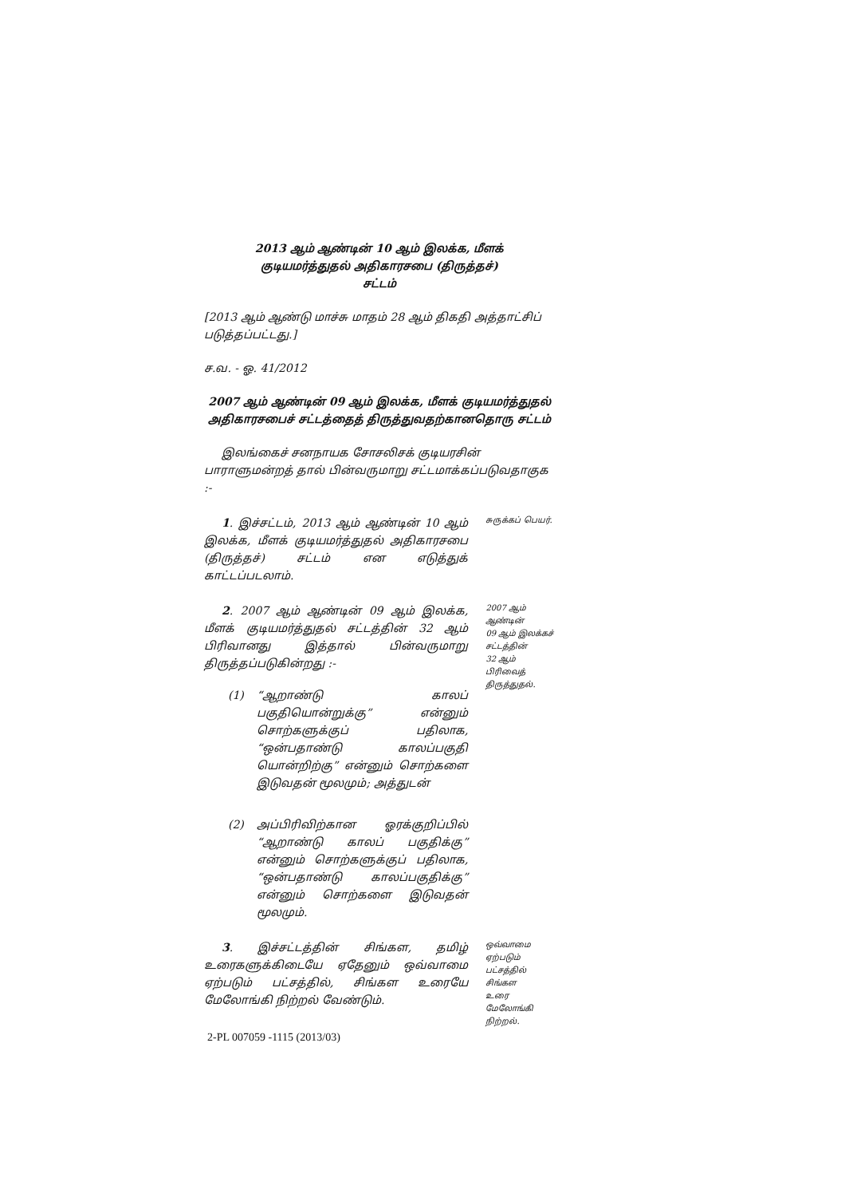2013 ஆம் ஆண்டின் 10 ஆம் இலக்க, மீளக்
குடியமர்த்துதல் அதிகாரசபை (திருத்தச்)
சட்டம்
[2013 ஆம் ஆண்டு மாச்சு மாதம் 28 ஆம் திகதி அத்தாட்சிப் படுத்தப்பட்டது.]
ச.வ. - ஓ. 41/2012
2007 ஆம் ஆண்டின் 09 ஆம் இலக்க, மீளக் குடியமர்த்துதல்
அதிகாரசபைச் சட்டத்தைத் திருத்துவதற்கானதொரு சட்டம்
இலங்கைச் சனநாயக சோசலிசக் குடியரசின் பாராளுமன்றத் தால் பின்வருமாறு சட்டமாக்கப்படுவதாகுக :-
1. இச்சட்டம், 2013 ஆம் ஆண்டின் 10 ஆம் இலக்க, மீளக் குடியமர்த்துதல் அதிகாரசபை (திருத்தச்) சட்டம் என எடுத்துக் காட்டப்படலாம்.
சுருக்கப் பெயர்.
2. 2007 ஆம் ஆண்டின் 09 ஆம் இலக்க, மீளக் குடியமர்த்துதல் சட்டத்தின் 32 ஆம் பிரிவானது இத்தால் பின்வருமாறு திருத்தப்படுகின்றது :-
(1) “ஆறாண்டு காலப் பகுதியொன்றுக்கு” என்னும் சொற்களுக்குப் பதிலாக, “ஒன்பதாண்டு காலப்பகுதி யொன்றிற்கு” என்னும் சொற்களை இடுவதன் மூலமும்; அத்துடன்
(2) அப்பிரிவிற்கான ஓரக்குறிப்பில் “ஆறாண்டு காலப் பகுதிக்கு” என்னும் சொற்களுக்குப் பதிலாக, “ஒன்பதாண்டு காலப்பகுதிக்கு” என்னும் சொற்களை இடுவதன் மூலமும்.
2007 ஆம்
ஆண்டின்
09 ஆம் இலக்கச்
சட்டத்தின்
32 ஆம் பிரிவைத்
திருத்துதல்.
3. இச்சட்டத்தின் சிங்கள, தமிழ் உரைகளுக்கிடையே ஏதேனும் ஒவ்வாமை ஏற்படும் பட்சத்தில், சிங்கள உரையே மேலோங்கி நிற்றல் வேண்டும்.
ஒவ்வாமை
ஏற்படும்
பட்சத்தில் சிங்கள
உரை மேலோங்கி
நிற்றல்.
2-PL 007059 -1115 (2013/03)